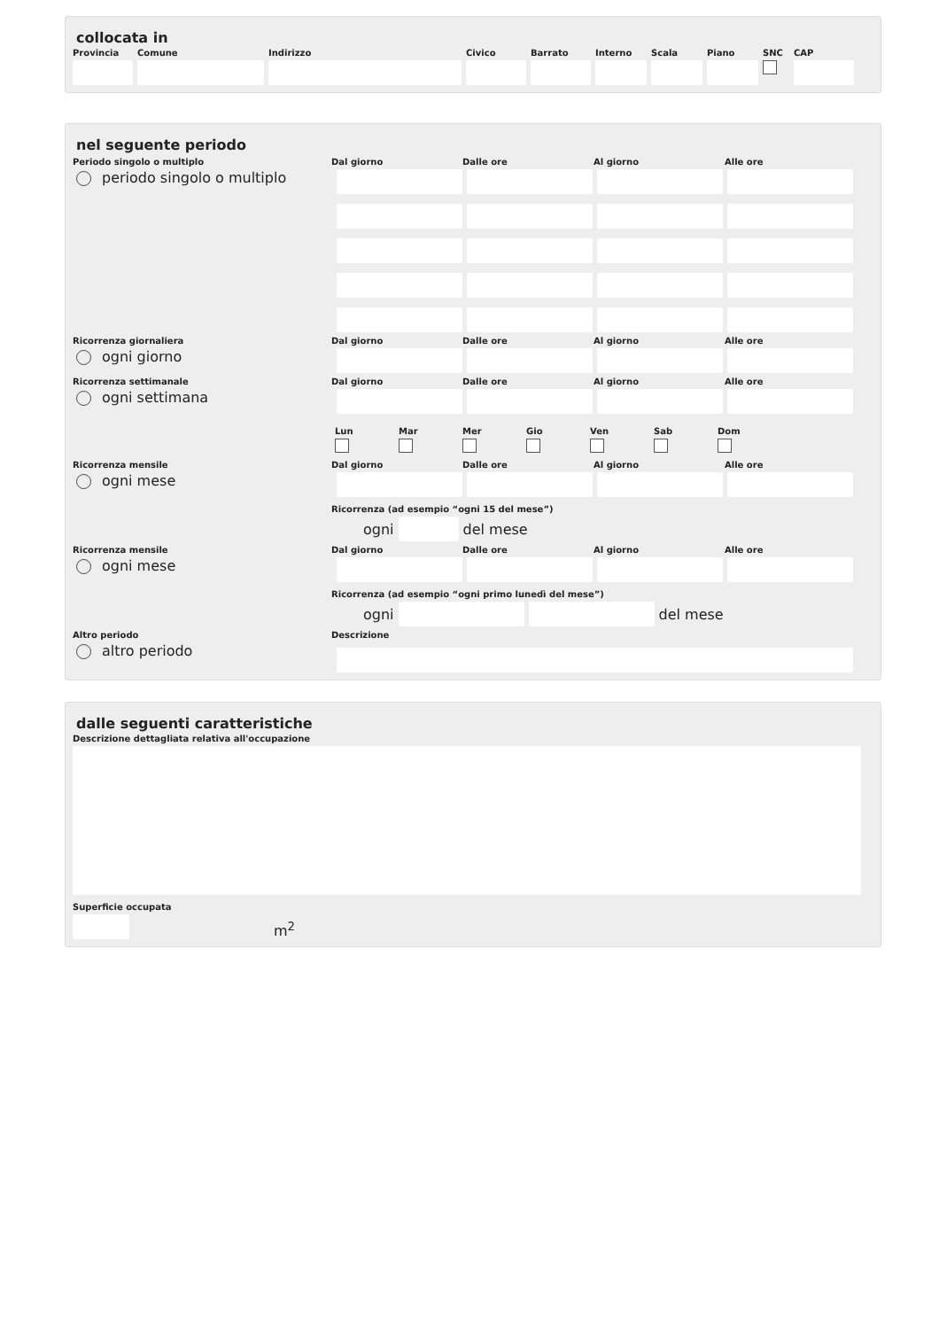collocata in
Provincia
Comune Indirizzo Civico Barrato Interno
Scala Piano SNC CAP
nel seguente periodo
Periodo singolo o multiplo
periodo singolo o multiplo
Dal giorno Dalle ore Al giorno Alle ore
Ricorrenza giornaliera
ogni giorno
Dal giorno Dalle ore Al giorno Alle ore
Ricorrenza settimanale
ogni settimana
Dal giorno Dalle ore Al giorno Alle ore
Lun Mar Mer Gio Ven Sab Dom
Ricorrenza mensile
ogni mese
Dal giorno Dalle ore Al giorno Alle ore
Ricorrenza (ad esempio “ogni 15 del mese”)
ogni del mese
Ricorrenza mensile
ogni mese
Dal giorno Dalle ore Al giorno Alle ore
Ricorrenza (ad esempio “ogni primo lunedì del mese”)
ogni del mese
Altro periodo
altro periodo
Descrizione
dalle seguenti caratteristiche
Descrizione dettagliata relativa all'occupazione
Superficie occupata
m<sup>2</sup>